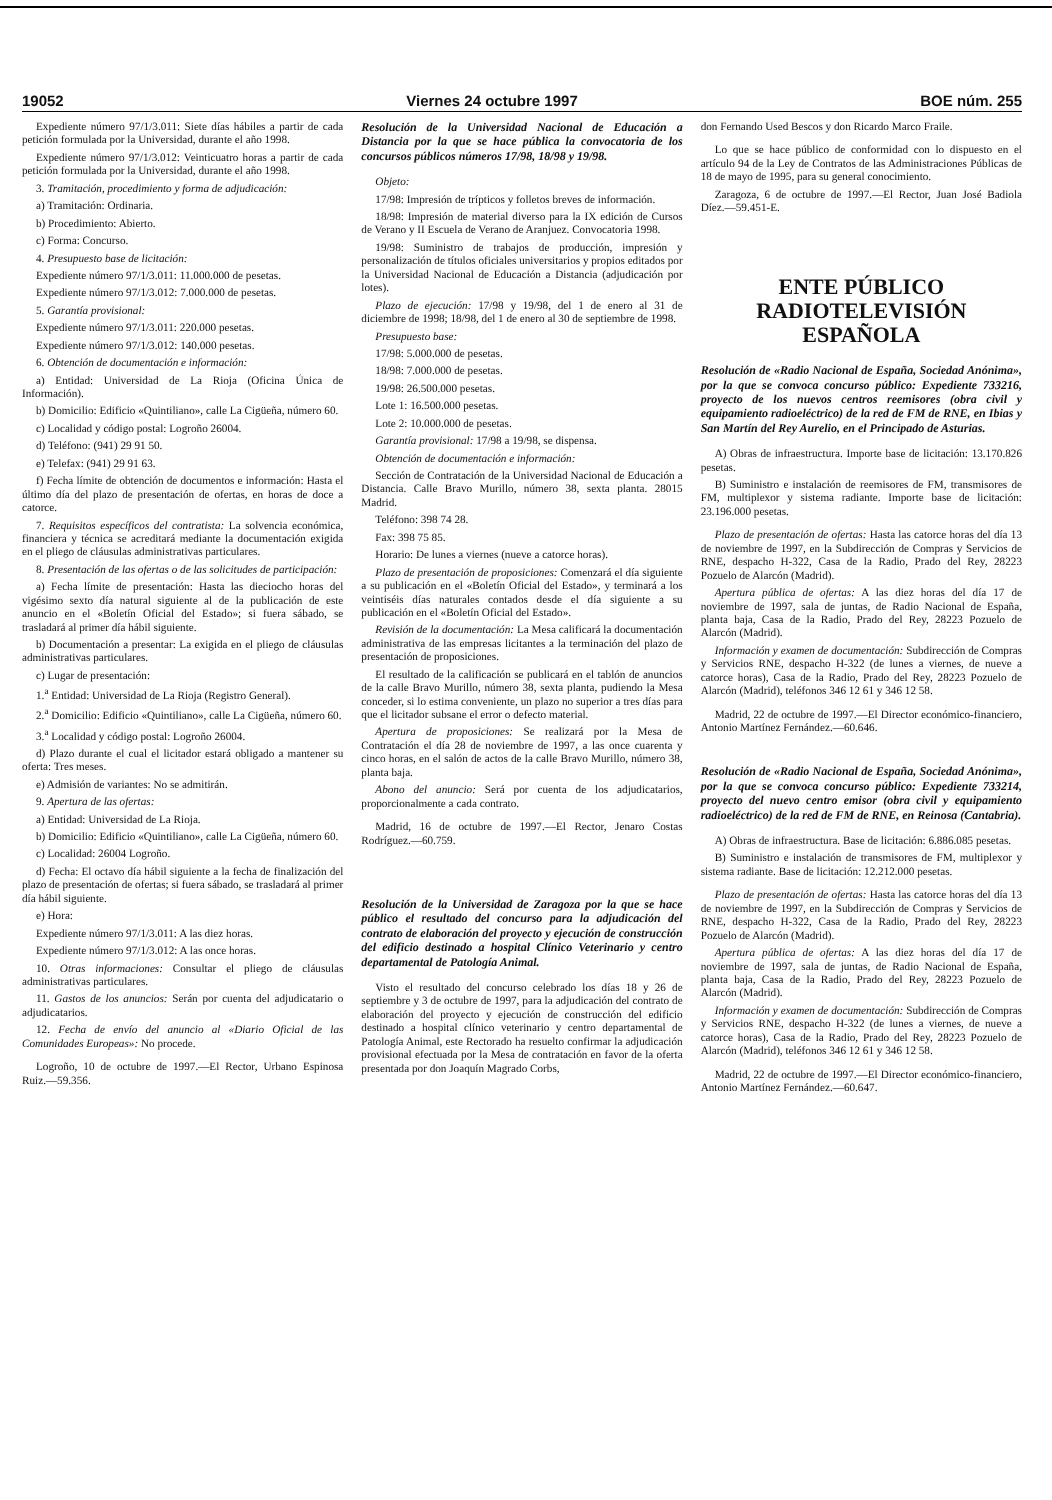19052 Viernes 24 octubre 1997 BOE núm. 255
Expediente número 97/1/3.011: Siete días hábiles a partir de cada petición formulada por la Universidad, durante el año 1998.
Expediente número 97/1/3.012: Veinticuatro horas a partir de cada petición formulada por la Universidad, durante el año 1998.
3. Tramitación, procedimiento y forma de adjudicación:
a) Tramitación: Ordinaria.
b) Procedimiento: Abierto.
c) Forma: Concurso.
4. Presupuesto base de licitación:
Expediente número 97/1/3.011: 11.000.000 de pesetas.
Expediente número 97/1/3.012: 7.000.000 de pesetas.
5. Garantía provisional:
Expediente número 97/1/3.011: 220.000 pesetas.
Expediente número 97/1/3.012: 140.000 pesetas.
6. Obtención de documentación e información:
a) Entidad: Universidad de La Rioja (Oficina Única de Información).
b) Domicilio: Edificio «Quintiliano», calle La Cigüeña, número 60.
c) Localidad y código postal: Logroño 26004.
d) Teléfono: (941) 29 91 50.
e) Telefax: (941) 29 91 63.
f) Fecha límite de obtención de documentos e información: Hasta el último día del plazo de presentación de ofertas, en horas de doce a catorce.
7. Requisitos específicos del contratista: La solvencia económica, financiera y técnica se acreditará mediante la documentación exigida en el pliego de cláusulas administrativas particulares.
8. Presentación de las ofertas o de las solicitudes de participación:
a) Fecha límite de presentación: Hasta las dieciocho horas del vigésimo sexto día natural siguiente al de la publicación de este anuncio en el «Boletín Oficial del Estado»; si fuera sábado, se trasladará al primer día hábil siguiente.
b) Documentación a presentar: La exigida en el pliego de cláusulas administrativas particulares.
c) Lugar de presentación:
1.<sup>a</sup> Entidad: Universidad de La Rioja (Registro General).
2.<sup>a</sup> Domicilio: Edificio «Quintiliano», calle La Cigüeña, número 60.
3.<sup>a</sup> Localidad y código postal: Logroño 26004.
d) Plazo durante el cual el licitador estará obligado a mantener su oferta: Tres meses.
e) Admisión de variantes: No se admitirán.
9. Apertura de las ofertas:
a) Entidad: Universidad de La Rioja.
b) Domicilio: Edificio «Quintiliano», calle La Cigüeña, número 60.
c) Localidad: 26004 Logroño.
d) Fecha: El octavo día hábil siguiente a la fecha de finalización del plazo de presentación de ofertas; si fuera sábado, se trasladará al primer día hábil siguiente.
e) Hora:
Expediente número 97/1/3.011: A las diez horas.
Expediente número 97/1/3.012: A las once horas.
10. Otras informaciones: Consultar el pliego de cláusulas administrativas particulares.
11. Gastos de los anuncios: Serán por cuenta del adjudicatario o adjudicatarios.
12. Fecha de envío del anuncio al «Diario Oficial de las Comunidades Europeas»: No procede.
Logroño, 10 de octubre de 1997.—El Rector, Urbano Espinosa Ruiz.—59.356.
Resolución de la Universidad Nacional de Educación a Distancia por la que se hace pública la convocatoria de los concursos públicos números 17/98, 18/98 y 19/98.
Objeto:
17/98: Impresión de trípticos y folletos breves de información.
18/98: Impresión de material diverso para la IX edición de Cursos de Verano y II Escuela de Verano de Aranjuez. Convocatoria 1998.
19/98: Suministro de trabajos de producción, impresión y personalización de títulos oficiales universitarios y propios editados por la Universidad Nacional de Educación a Distancia (adjudicación por lotes).
Plazo de ejecución: 17/98 y 19/98, del 1 de enero al 31 de diciembre de 1998; 18/98, del 1 de enero al 30 de septiembre de 1998.
Presupuesto base:
17/98: 5.000.000 de pesetas.
18/98: 7.000.000 de pesetas.
19/98: 26.500.000 pesetas.
Lote 1: 16.500.000 pesetas.
Lote 2: 10.000.000 de pesetas.
Garantía provisional: 17/98 a 19/98, se dispensa.
Obtención de documentación e información:
Sección de Contratación de la Universidad Nacional de Educación a Distancia. Calle Bravo Murillo, número 38, sexta planta. 28015 Madrid.
Teléfono: 398 74 28.
Fax: 398 75 85.
Horario: De lunes a viernes (nueve a catorce horas).
Plazo de presentación de proposiciones: Comenzará el día siguiente a su publicación en el «Boletín Oficial del Estado», y terminará a los veintiséis días naturales contados desde el día siguiente a su publicación en el «Boletín Oficial del Estado».
Revisión de la documentación: La Mesa calificará la documentación administrativa de las empresas licitantes a la terminación del plazo de presentación de proposiciones.
El resultado de la calificación se publicará en el tablón de anuncios de la calle Bravo Murillo, número 38, sexta planta, pudiendo la Mesa conceder, si lo estima conveniente, un plazo no superior a tres días para que el licitador subsane el error o defecto material.
Apertura de proposiciones: Se realizará por la Mesa de Contratación el día 28 de noviembre de 1997, a las once cuarenta y cinco horas, en el salón de actos de la calle Bravo Murillo, número 38, planta baja.
Abono del anuncio: Será por cuenta de los adjudicatarios, proporcionalmente a cada contrato.
Madrid, 16 de octubre de 1997.—El Rector, Jenaro Costas Rodríguez.—60.759.
Resolución de la Universidad de Zaragoza por la que se hace público el resultado del concurso para la adjudicación del contrato de elaboración del proyecto y ejecución de construcción del edificio destinado a hospital Clínico Veterinario y centro departamental de Patología Animal.
Visto el resultado del concurso celebrado los días 18 y 26 de septiembre y 3 de octubre de 1997, para la adjudicación del contrato de elaboración del proyecto y ejecución de construcción del edificio destinado a hospital clínico veterinario y centro departamental de Patología Animal, este Rectorado ha resuelto confirmar la adjudicación provisional efectuada por la Mesa de contratación en favor de la oferta presentada por don Joaquín Magrado Corbs,
don Fernando Used Bescos y don Ricardo Marco Fraile.
Lo que se hace público de conformidad con lo dispuesto en el artículo 94 de la Ley de Contratos de las Administraciones Públicas de 18 de mayo de 1995, para su general conocimiento.
Zaragoza, 6 de octubre de 1997.—El Rector, Juan José Badiola Díez.—59.451-E.
ENTE PÚBLICO
RADIOTELEVISIÓN ESPAÑOLA
Resolución de «Radio Nacional de España, Sociedad Anónima», por la que se convoca concurso público: Expediente 733216, proyecto de los nuevos centros reemisores (obra civil y equipamiento radioeléctrico) de la red de FM de RNE, en Ibias y San Martín del Rey Aurelio, en el Principado de Asturias.
A) Obras de infraestructura. Importe base de licitación: 13.170.826 pesetas.
B) Suministro e instalación de reemisores de FM, transmisores de FM, multiplexor y sistema radiante. Importe base de licitación: 23.196.000 pesetas.
Plazo de presentación de ofertas: Hasta las catorce horas del día 13 de noviembre de 1997, en la Subdirección de Compras y Servicios de RNE, despacho H-322, Casa de la Radio, Prado del Rey, 28223 Pozuelo de Alarcón (Madrid).
Apertura pública de ofertas: A las diez horas del día 17 de noviembre de 1997, sala de juntas, de Radio Nacional de España, planta baja, Casa de la Radio, Prado del Rey, 28223 Pozuelo de Alarcón (Madrid).
Información y examen de documentación: Subdirección de Compras y Servicios RNE, despacho H-322 (de lunes a viernes, de nueve a catorce horas), Casa de la Radio, Prado del Rey, 28223 Pozuelo de Alarcón (Madrid), teléfonos 346 12 61 y 346 12 58.
Madrid, 22 de octubre de 1997.—El Director económico-financiero, Antonio Martínez Fernández.—60.646.
Resolución de «Radio Nacional de España, Sociedad Anónima», por la que se convoca concurso público: Expediente 733214, proyecto del nuevo centro emisor (obra civil y equipamiento radioeléctrico) de la red de FM de RNE, en Reinosa (Cantabria).
A) Obras de infraestructura. Base de licitación: 6.886.085 pesetas.
B) Suministro e instalación de transmisores de FM, multiplexor y sistema radiante. Base de licitación: 12.212.000 pesetas.
Plazo de presentación de ofertas: Hasta las catorce horas del día 13 de noviembre de 1997, en la Subdirección de Compras y Servicios de RNE, despacho H-322, Casa de la Radio, Prado del Rey, 28223 Pozuelo de Alarcón (Madrid).
Apertura pública de ofertas: A las diez horas del día 17 de noviembre de 1997, sala de juntas, de Radio Nacional de España, planta baja, Casa de la Radio, Prado del Rey, 28223 Pozuelo de Alarcón (Madrid).
Información y examen de documentación: Subdirección de Compras y Servicios RNE, despacho H-322 (de lunes a viernes, de nueve a catorce horas), Casa de la Radio, Prado del Rey, 28223 Pozuelo de Alarcón (Madrid), teléfonos 346 12 61 y 346 12 58.
Madrid, 22 de octubre de 1997.—El Director económico-financiero, Antonio Martínez Fernández.—60.647.